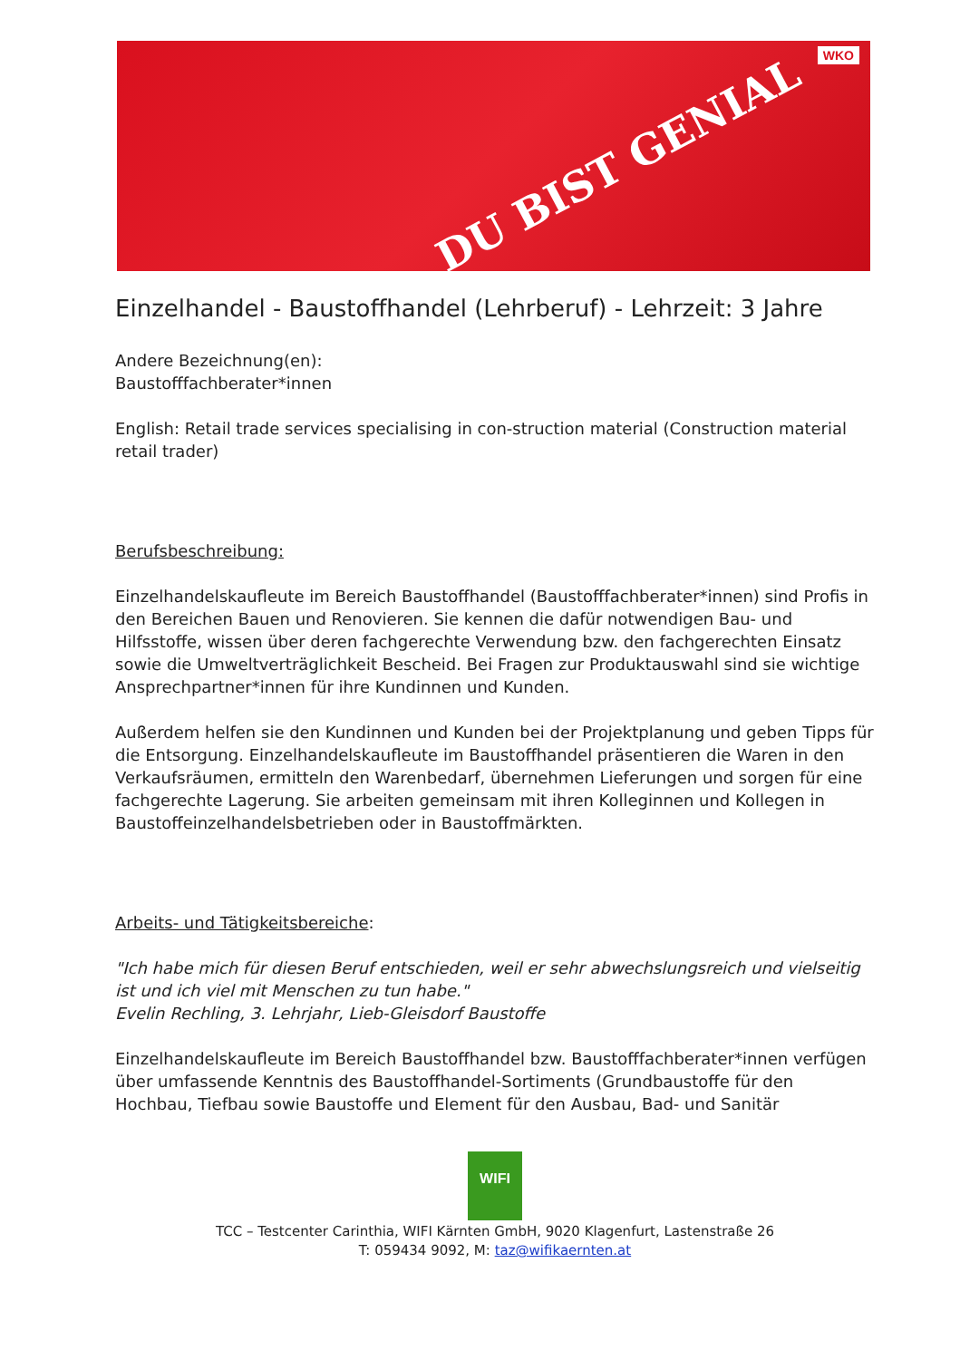DU BIST GENIAL
WKO
Einzelhandel - Baustoffhandel (Lehrberuf) - Lehrzeit: 3 Jahre
Andere Bezeichnung(en):
Baustofffachberater*innen
English: Retail trade services specialising in con-struction material (Construction material retail trader)
Berufsbeschreibung:
Einzelhandelskaufleute im Bereich Baustoffhandel (Baustofffachberater*innen) sind Profis in den Bereichen Bauen und Renovieren. Sie kennen die dafür notwendigen Bau- und Hilfsstoffe, wissen über deren fachgerechte Verwendung bzw. den fachgerechten Einsatz sowie die Umweltverträglichkeit Bescheid. Bei Fragen zur Produktauswahl sind sie wichtige Ansprechpartner*innen für ihre Kundinnen und Kunden.
Außerdem helfen sie den Kundinnen und Kunden bei der Projektplanung und geben Tipps für die Entsorgung. Einzelhandelskaufleute im Baustoffhandel präsentieren die Waren in den Verkaufsräumen, ermitteln den Warenbedarf, übernehmen Lieferungen und sorgen für eine fachgerechte Lagerung. Sie arbeiten gemeinsam mit ihren Kolleginnen und Kollegen in Baustoffeinzelhandelsbetrieben oder in Baustoffmärkten.
Arbeits- und Tätigkeitsbereiche:
"Ich habe mich für diesen Beruf entschieden, weil er sehr abwechslungsreich und vielseitig ist und ich viel mit Menschen zu tun habe."
Evelin Rechling, 3. Lehrjahr, Lieb-Gleisdorf Baustoffe
Einzelhandelskaufleute im Bereich Baustoffhandel bzw. Baustofffachberater*innen verfügen über umfassende Kenntnis des Baustoffhandel-Sortiments (Grundbaustoffe für den Hochbau, Tiefbau sowie Baustoffe und Element für den Ausbau, Bad- und Sanitär
WIFI
TCC – Testcenter Carinthia, WIFI Kärnten GmbH, 9020 Klagenfurt, Lastenstraße 26
T: 059434 9092, M: taz@wifikaernten.at